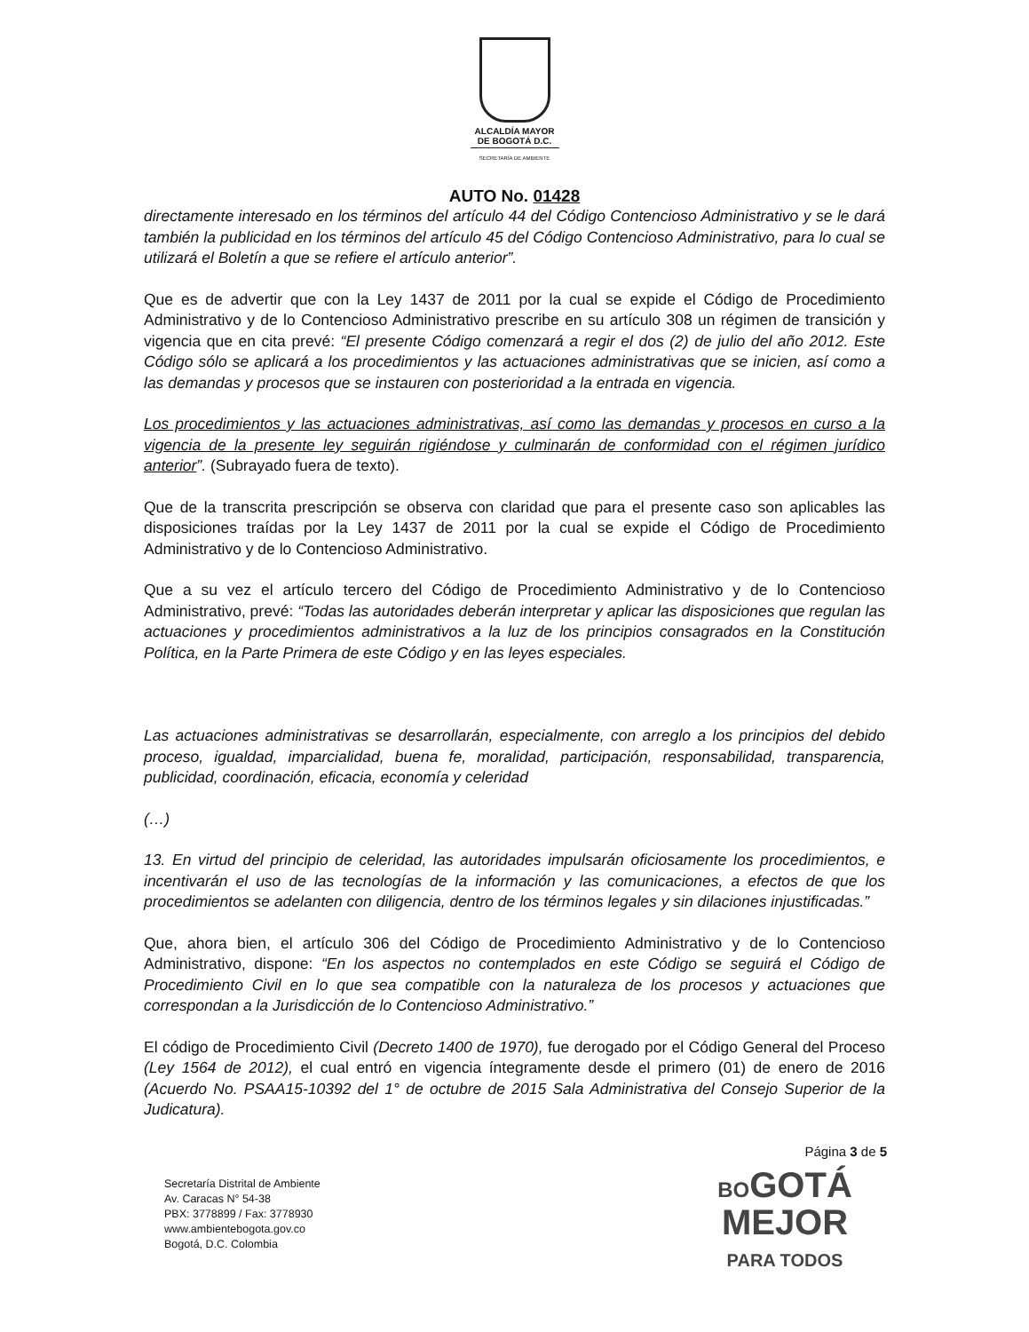ALCALDÍA MAYOR
DE BOGOTÁ D.C.
SECRETARÍA DE AMBIENTE
AUTO No. 01428
directamente interesado en los términos del artículo 44 del Código Contencioso Administrativo y se le dará también la publicidad en los términos del artículo 45 del Código Contencioso Administrativo, para lo cual se utilizará el Boletín a que se refiere el artículo anterior”.
Que es de advertir que con la Ley 1437 de 2011 por la cual se expide el Código de Procedimiento Administrativo y de lo Contencioso Administrativo prescribe en su artículo 308 un régimen de transición y vigencia que en cita prevé: “El presente Código comenzará a regir el dos (2) de julio del año 2012. Este Código sólo se aplicará a los procedimientos y las actuaciones administrativas que se inicien, así como a las demandas y procesos que se instauren con posterioridad a la entrada en vigencia.
Los procedimientos y las actuaciones administrativas, así como las demandas y procesos en curso a la vigencia de la presente ley seguirán rigiéndose y culminarán de conformidad con el régimen jurídico anterior”. (Subrayado fuera de texto).
Que de la transcrita prescripción se observa con claridad que para el presente caso son aplicables las disposiciones traídas por la Ley 1437 de 2011 por la cual se expide el Código de Procedimiento Administrativo y de lo Contencioso Administrativo.
Que a su vez el artículo tercero del Código de Procedimiento Administrativo y de lo Contencioso Administrativo, prevé: “Todas las autoridades deberán interpretar y aplicar las disposiciones que regulan las actuaciones y procedimientos administrativos a la luz de los principios consagrados en la Constitución Política, en la Parte Primera de este Código y en las leyes especiales.
Las actuaciones administrativas se desarrollarán, especialmente, con arreglo a los principios del debido proceso, igualdad, imparcialidad, buena fe, moralidad, participación, responsabilidad, transparencia, publicidad, coordinación, eficacia, economía y celeridad
(…)
13. En virtud del principio de celeridad, las autoridades impulsarán oficiosamente los procedimientos, e incentivarán el uso de las tecnologías de la información y las comunicaciones, a efectos de que los procedimientos se adelanten con diligencia, dentro de los términos legales y sin dilaciones injustificadas.”
Que, ahora bien, el artículo 306 del Código de Procedimiento Administrativo y de lo Contencioso Administrativo, dispone: “En los aspectos no contemplados en este Código se seguirá el Código de Procedimiento Civil en lo que sea compatible con la naturaleza de los procesos y actuaciones que correspondan a la Jurisdicción de lo Contencioso Administrativo.”
El código de Procedimiento Civil (Decreto 1400 de 1970), fue derogado por el Código General del Proceso (Ley 1564 de 2012), el cual entró en vigencia íntegramente desde el primero (01) de enero de 2016 (Acuerdo No. PSAA15-10392 del 1° de octubre de 2015 Sala Administrativa del Consejo Superior de la Judicatura).
Secretaría Distrital de Ambiente
Av. Caracas N° 54-38
PBX: 3778899 / Fax: 3778930
www.ambientebogota.gov.co
Bogotá, D.C. Colombia
Página 3 de 5
BOGOTÁ
MEJOR
PARA TODOS